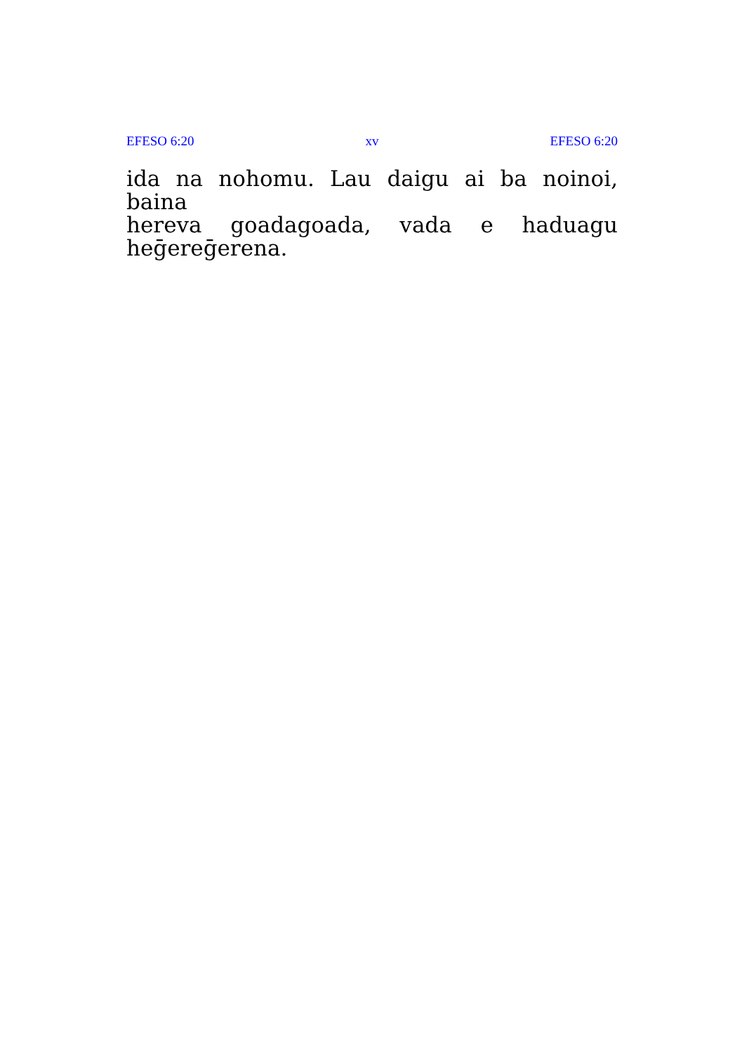EFESO 6:20 xv EFESO 6:20
ida na nohomu. Lau daigu ai ba noinoi, baina
hereva goadagoada, vada e haduagu heḡereḡerena.